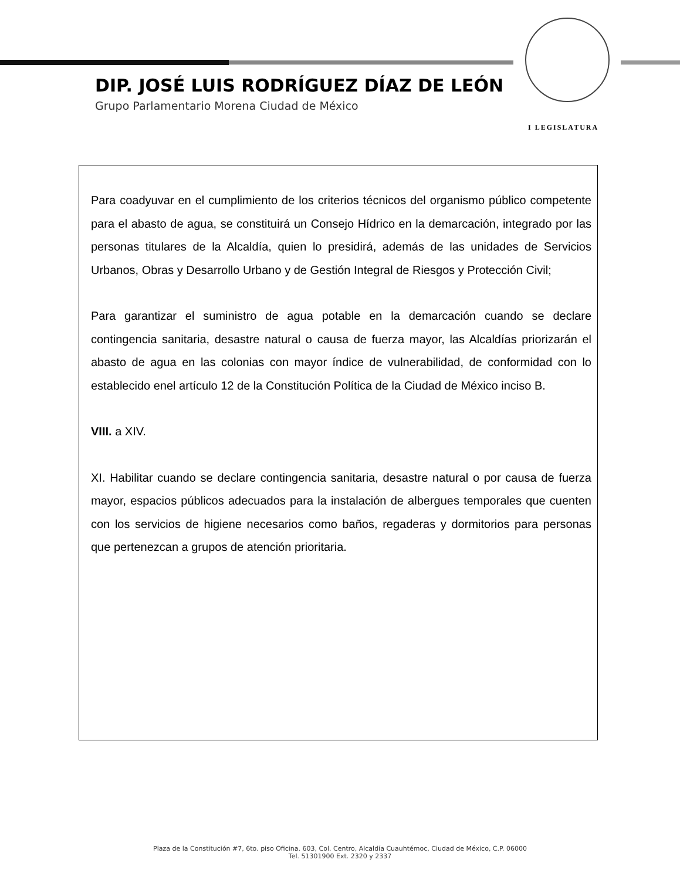DIP. JOSÉ LUIS RODRÍGUEZ DÍAZ DE LEÓN
Grupo Parlamentario Morena Ciudad de México
I LEGISLATURA
Para coadyuvar en el cumplimiento de los criterios técnicos del organismo público competente para el abasto de agua, se constituirá un Consejo Hídrico en la demarcación, integrado por las personas titulares de la Alcaldía, quien lo presidirá, además de las unidades de Servicios Urbanos, Obras y Desarrollo Urbano y de Gestión Integral de Riesgos y Protección Civil;
Para garantizar el suministro de agua potable en la demarcación cuando se declare contingencia sanitaria, desastre natural o causa de fuerza mayor, las Alcaldías priorizarán el abasto de agua en las colonias con mayor índice de vulnerabilidad, de conformidad con lo establecido enel artículo 12 de la Constitución Política de la Ciudad de México inciso B.
VIII. a XIV.
XI. Habilitar cuando se declare contingencia sanitaria, desastre natural o por causa de fuerza mayor, espacios públicos adecuados para la instalación de albergues temporales que cuenten con los servicios de higiene necesarios como baños, regaderas y dormitorios para personas que pertenezcan a grupos de atención prioritaria.
Plaza de la Constitución #7, 6to. piso Oficina. 603, Col. Centro, Alcaldía Cuauhtémoc, Ciudad de México, C.P. 06000
Tel. 51301900 Ext. 2320 y 2337